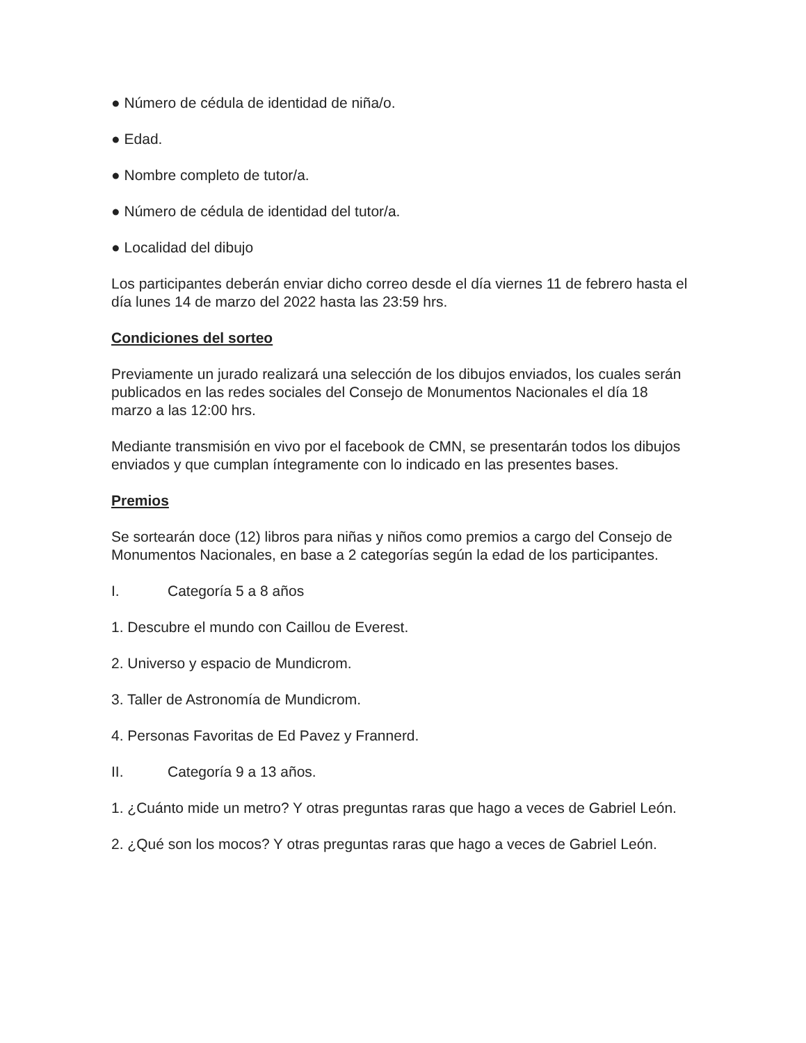● Número de cédula de identidad de niña/o.
● Edad.
● Nombre completo de tutor/a.
● Número de cédula de identidad del tutor/a.
● Localidad del dibujo
Los participantes deberán enviar dicho correo desde el día viernes 11 de febrero hasta el día lunes 14 de marzo del 2022 hasta las 23:59 hrs.
Condiciones del sorteo
Previamente un jurado realizará una selección de los dibujos enviados, los cuales serán publicados en las redes sociales del Consejo de Monumentos Nacionales el día 18 marzo a las 12:00 hrs.
Mediante transmisión en vivo por el facebook de CMN, se presentarán todos los dibujos enviados y que cumplan íntegramente con lo indicado en las presentes bases.
Premios
Se sortearán doce (12) libros para niñas y niños como premios a cargo del Consejo de Monumentos Nacionales, en base a 2 categorías según la edad de los participantes.
I. Categoría 5 a 8 años
1. Descubre el mundo con Caillou de Everest.
2. Universo y espacio de Mundicrom.
3. Taller de Astronomía de Mundicrom.
4. Personas Favoritas de Ed Pavez y Frannerd.
II. Categoría 9 a 13 años.
1. ¿Cuánto mide un metro? Y otras preguntas raras que hago a veces de Gabriel León.
2. ¿Qué son los mocos? Y otras preguntas raras que hago a veces de Gabriel León.